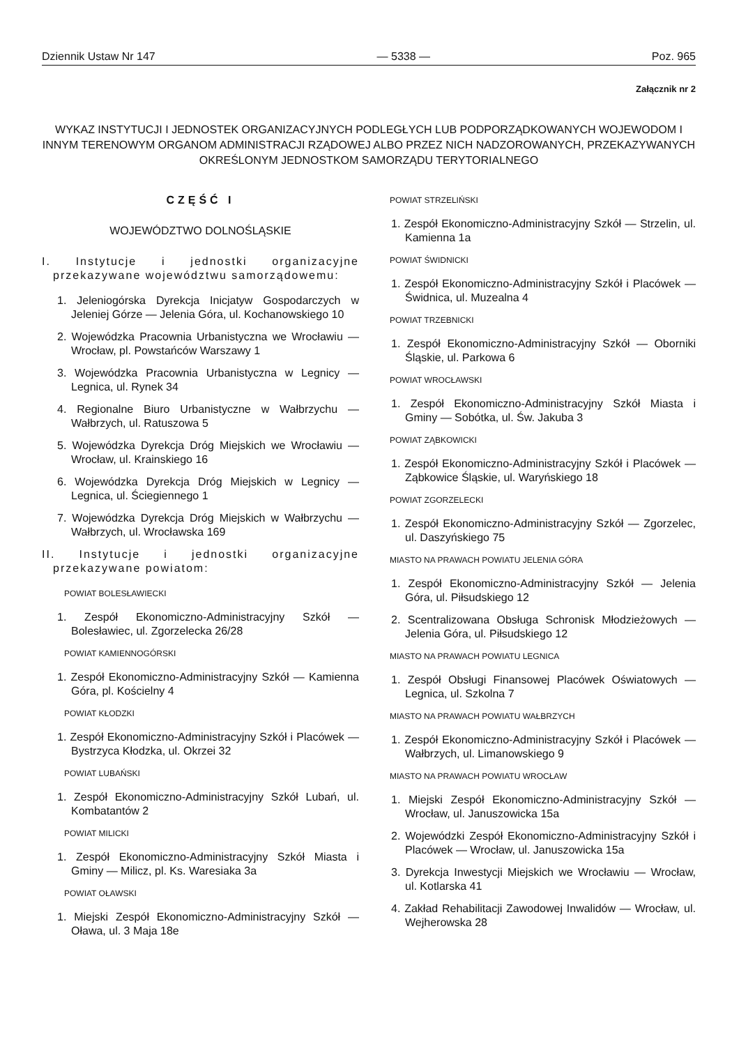Dziennik Ustaw Nr 147 — 5338 — Poz. 965
Załącznik nr 2
WYKAZ INSTYTUCJI I JEDNOSTEK ORGANIZACYJNYCH PODLEGŁYCH LUB PODPORZĄDKOWANYCH WOJEWODOM I INNYM TERENOWYM ORGANOM ADMINISTRACJI RZĄDOWEJ ALBO PRZEZ NICH NADZOROWANYCH, PRZEKAZYWANYCH OKREŚLONYM JEDNOSTKOM SAMORZĄDU TERYTORIALNEGO
CZĘŚĆ I
WOJEWÓDZTWO DOLNOŚLĄSKIE
I. Instytucje i jednostki organizacyjne przekazywane województwu samorządowemu:
1. Jeleniogórska Dyrekcja Inicjatyw Gospodarczych w Jeleniej Górze — Jelenia Góra, ul. Kochanowskiego 10
2. Wojewódzka Pracownia Urbanistyczna we Wrocławiu — Wrocław, pl. Powstańców Warszawy 1
3. Wojewódzka Pracownia Urbanistyczna w Legnicy — Legnica, ul. Rynek 34
4. Regionalne Biuro Urbanistyczne w Wałbrzychu — Wałbrzych, ul. Ratuszowa 5
5. Wojewódzka Dyrekcja Dróg Miejskich we Wrocławiu — Wrocław, ul. Krainskiego 16
6. Wojewódzka Dyrekcja Dróg Miejskich w Legnicy — Legnica, ul. Ściegiennego 1
7. Wojewódzka Dyrekcja Dróg Miejskich w Wałbrzychu — Wałbrzych, ul. Wrocławska 169
II. Instytucje i jednostki organizacyjne przekazywane powiatom:
POWIAT BOLESŁAWIECKI
1. Zespół Ekonomiczno-Administracyjny Szkół — Bolesławiec, ul. Zgorzelecka 26/28
POWIAT KAMIENNOGÓRSKI
1. Zespół Ekonomiczno-Administracyjny Szkół — Kamienna Góra, pl. Kościelny 4
POWIAT KŁODZKI
1. Zespół Ekonomiczno-Administracyjny Szkół i Placówek — Bystrzyca Kłodzka, ul. Okrzei 32
POWIAT LUBAŃSKI
1. Zespół Ekonomiczno-Administracyjny Szkół Lubań, ul. Kombatantów 2
POWIAT MILICKI
1. Zespół Ekonomiczno-Administracyjny Szkół Miasta i Gminy — Milicz, pl. Ks. Waresiaka 3a
POWIAT OŁAWSKI
1. Miejski Zespół Ekonomiczno-Administracyjny Szkół — Oława, ul. 3 Maja 18e
POWIAT STRZELIŃSKI
1. Zespół Ekonomiczno-Administracyjny Szkół — Strzelin, ul. Kamienna 1a
POWIAT ŚWIDNICKI
1. Zespół Ekonomiczno-Administracyjny Szkół i Placówek — Świdnica, ul. Muzealna 4
POWIAT TRZEBNICKI
1. Zespół Ekonomiczno-Administracyjny Szkół — Oborniki Śląskie, ul. Parkowa 6
POWIAT WROCŁAWSKI
1. Zespół Ekonomiczno-Administracyjny Szkół Miasta i Gminy — Sobótka, ul. Św. Jakuba 3
POWIAT ZĄBKOWICKI
1. Zespół Ekonomiczno-Administracyjny Szkół i Placówek — Ząbkowice Śląskie, ul. Waryńskiego 18
POWIAT ZGORZELECKI
1. Zespół Ekonomiczno-Administracyjny Szkół — Zgorzelec, ul. Daszyńskiego 75
MIASTO NA PRAWACH POWIATU JELENIA GÓRA
1. Zespół Ekonomiczno-Administracyjny Szkół — Jelenia Góra, ul. Piłsudskiego 12
2. Scentralizowana Obsługa Schronisk Młodzieżowych — Jelenia Góra, ul. Piłsudskiego 12
MIASTO NA PRAWACH POWIATU LEGNICA
1. Zespół Obsługi Finansowej Placówek Oświatowych — Legnica, ul. Szkolna 7
MIASTO NA PRAWACH POWIATU WAŁBRZYCH
1. Zespół Ekonomiczno-Administracyjny Szkół i Placówek — Wałbrzych, ul. Limanowskiego 9
MIASTO NA PRAWACH POWIATU WROCŁAW
1. Miejski Zespół Ekonomiczno-Administracyjny Szkół — Wrocław, ul. Januszowicka 15a
2. Wojewódzki Zespół Ekonomiczno-Administracyjny Szkół i Placówek — Wrocław, ul. Januszowicka 15a
3. Dyrekcja Inwestycji Miejskich we Wrocławiu — Wrocław, ul. Kotlarska 41
4. Zakład Rehabilitacji Zawodowej Inwalidów — Wrocław, ul. Wejherowska 28